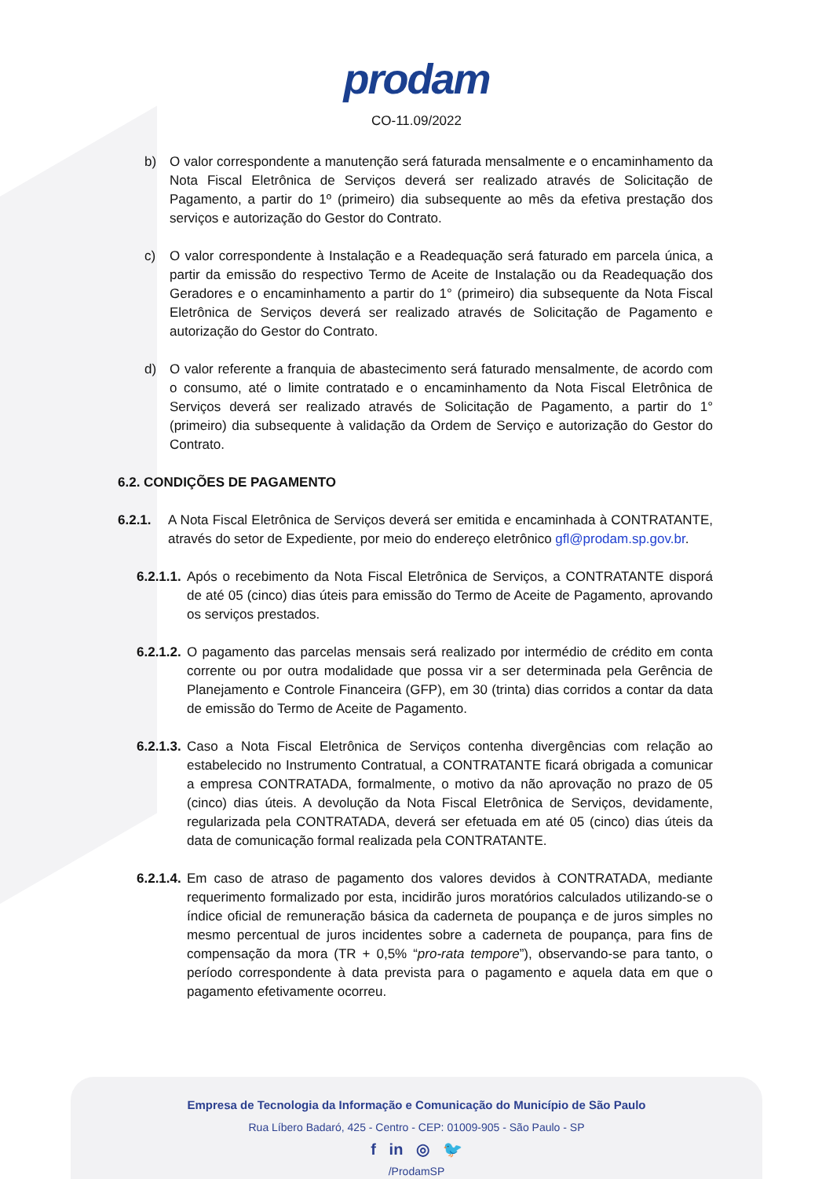prodam
CO-11.09/2022
b) O valor correspondente a manutenção será faturada mensalmente e o encaminhamento da Nota Fiscal Eletrônica de Serviços deverá ser realizado através de Solicitação de Pagamento, a partir do 1º (primeiro) dia subsequente ao mês da efetiva prestação dos serviços e autorização do Gestor do Contrato.
c) O valor correspondente à Instalação e a Readequação será faturado em parcela única, a partir da emissão do respectivo Termo de Aceite de Instalação ou da Readequação dos Geradores e o encaminhamento a partir do 1° (primeiro) dia subsequente da Nota Fiscal Eletrônica de Serviços deverá ser realizado através de Solicitação de Pagamento e autorização do Gestor do Contrato.
d) O valor referente a franquia de abastecimento será faturado mensalmente, de acordo com o consumo, até o limite contratado e o encaminhamento da Nota Fiscal Eletrônica de Serviços deverá ser realizado através de Solicitação de Pagamento, a partir do 1° (primeiro) dia subsequente à validação da Ordem de Serviço e autorização do Gestor do Contrato.
6.2. CONDIÇÕES DE PAGAMENTO
6.2.1. A Nota Fiscal Eletrônica de Serviços deverá ser emitida e encaminhada à CONTRATANTE, através do setor de Expediente, por meio do endereço eletrônico gfl@prodam.sp.gov.br.
6.2.1.1. Após o recebimento da Nota Fiscal Eletrônica de Serviços, a CONTRATANTE disporá de até 05 (cinco) dias úteis para emissão do Termo de Aceite de Pagamento, aprovando os serviços prestados.
6.2.1.2. O pagamento das parcelas mensais será realizado por intermédio de crédito em conta corrente ou por outra modalidade que possa vir a ser determinada pela Gerência de Planejamento e Controle Financeira (GFP), em 30 (trinta) dias corridos a contar da data de emissão do Termo de Aceite de Pagamento.
6.2.1.3. Caso a Nota Fiscal Eletrônica de Serviços contenha divergências com relação ao estabelecido no Instrumento Contratual, a CONTRATANTE ficará obrigada a comunicar a empresa CONTRATADA, formalmente, o motivo da não aprovação no prazo de 05 (cinco) dias úteis. A devolução da Nota Fiscal Eletrônica de Serviços, devidamente, regularizada pela CONTRATADA, deverá ser efetuada em até 05 (cinco) dias úteis da data de comunicação formal realizada pela CONTRATANTE.
6.2.1.4. Em caso de atraso de pagamento dos valores devidos à CONTRATADA, mediante requerimento formalizado por esta, incidirão juros moratórios calculados utilizando-se o índice oficial de remuneração básica da caderneta de poupança e de juros simples no mesmo percentual de juros incidentes sobre a caderneta de poupança, para fins de compensação da mora (TR + 0,5% “pro-rata tempore”), observando-se para tanto, o período correspondente à data prevista para o pagamento e aquela data em que o pagamento efetivamente ocorreu.
Empresa de Tecnologia da Informação e Comunicação do Município de São Paulo
Rua Líbero Badaró, 425 - Centro - CEP: 01009-905 - São Paulo - SP
f in ◎ 🐦
/ProdamSP